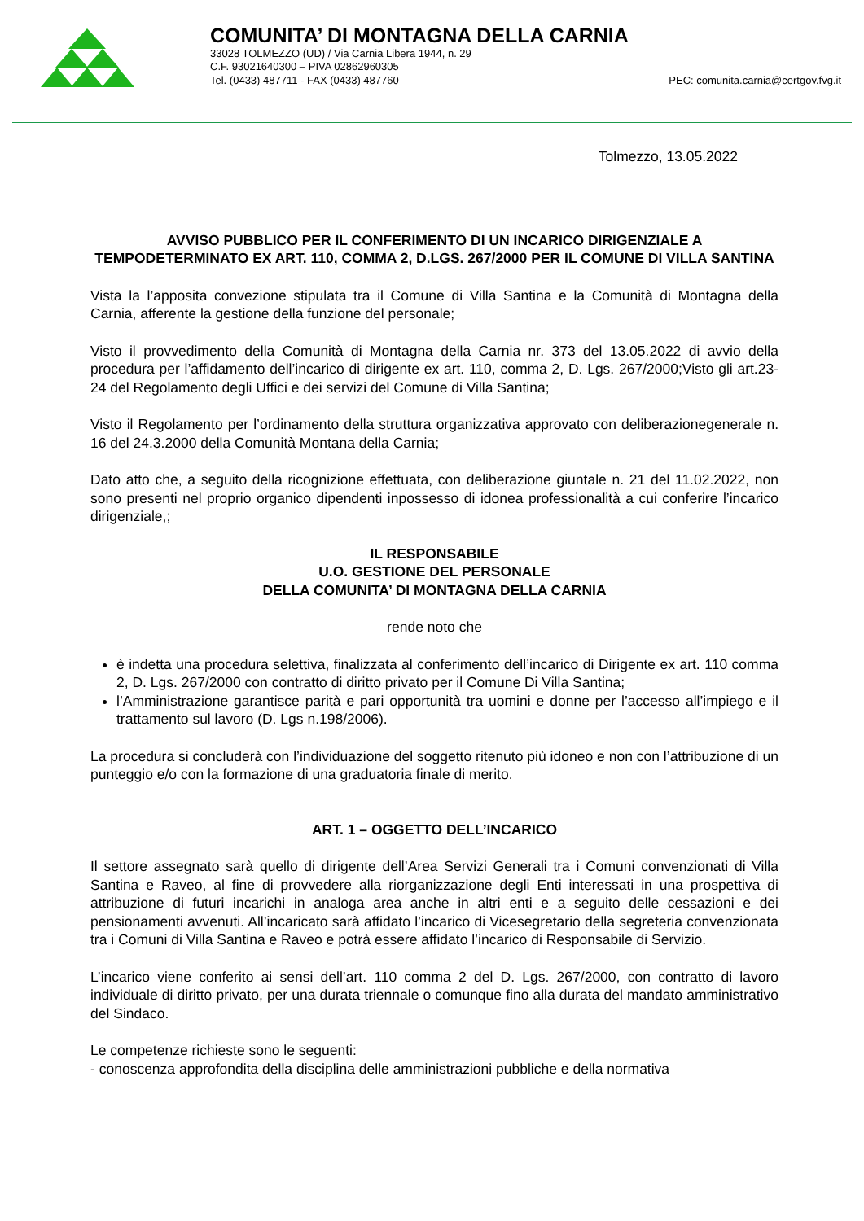COMUNITA’ DI MONTAGNA DELLA CARNIA
33028 TOLMEZZO (UD) / Via Carnia Libera 1944, n. 29
C.F. 93021640300 – PIVA 02862960305
Tel. (0433) 487711 - FAX (0433) 487760 PEC: comunita.carnia@certgov.fvg.it
Tolmezzo, 13.05.2022
AVVISO PUBBLICO PER IL CONFERIMENTO DI UN INCARICO DIRIGENZIALE A TEMPODETERMINATO EX ART. 110, COMMA 2, D.LGS. 267/2000 PER IL COMUNE DI VILLA SANTINA
Vista la l’apposita convezione stipulata tra il Comune di Villa Santina e la Comunità di Montagna della Carnia, afferente la gestione della funzione del personale;
Visto il provvedimento della Comunità di Montagna della Carnia nr. 373 del 13.05.2022 di avvio della procedura per l’affidamento dell’incarico di dirigente ex art. 110, comma 2, D. Lgs. 267/2000;Visto gli art.23-24 del Regolamento degli Uffici e dei servizi del Comune di Villa Santina;
Visto il Regolamento per l’ordinamento della struttura organizzativa approvato con deliberazionegenerale n. 16 del 24.3.2000 della Comunità Montana della Carnia;
Dato atto che, a seguito della ricognizione effettuata, con deliberazione giuntale n. 21 del 11.02.2022, non sono presenti nel proprio organico dipendenti inpossesso di idonea professionalità a cui conferire l’incarico dirigenziale,;
IL RESPONSABILE
U.O. GESTIONE DEL PERSONALE
DELLA COMUNITA’ DI MONTAGNA DELLA CARNIA
rende noto che
è indetta una procedura selettiva, finalizzata al conferimento dell’incarico di Dirigente ex art. 110 comma 2, D. Lgs. 267/2000 con contratto di diritto privato per il Comune Di Villa Santina;
l’Amministrazione garantisce parità e pari opportunità tra uomini e donne per l’accesso all’impiego e il trattamento sul lavoro (D. Lgs n.198/2006).
La procedura si concluderà con l’individuazione del soggetto ritenuto più idoneo e non con l’attribuzione di un punteggio e/o con la formazione di una graduatoria finale di merito.
ART. 1 – OGGETTO DELL’INCARICO
Il settore assegnato sarà quello di dirigente dell’Area Servizi Generali tra i Comuni convenzionati di Villa Santina e Raveo, al fine di provvedere alla riorganizzazione degli Enti interessati in una prospettiva di attribuzione di futuri incarichi in analoga area anche in altri enti e a seguito delle cessazioni e dei pensionamenti avvenuti. All’incaricato sarà affidato l’incarico di Vicesegretario della segreteria convenzionata tra i Comuni di Villa Santina e Raveo e potrà essere affidato l’incarico di Responsabile di Servizio.
L’incarico viene conferito ai sensi dell’art. 110 comma 2 del D. Lgs. 267/2000, con contratto di lavoro individuale di diritto privato, per una durata triennale o comunque fino alla durata del mandato amministrativo del Sindaco.
Le competenze richieste sono le seguenti:
- conoscenza approfondita della disciplina delle amministrazioni pubbliche e della normativa